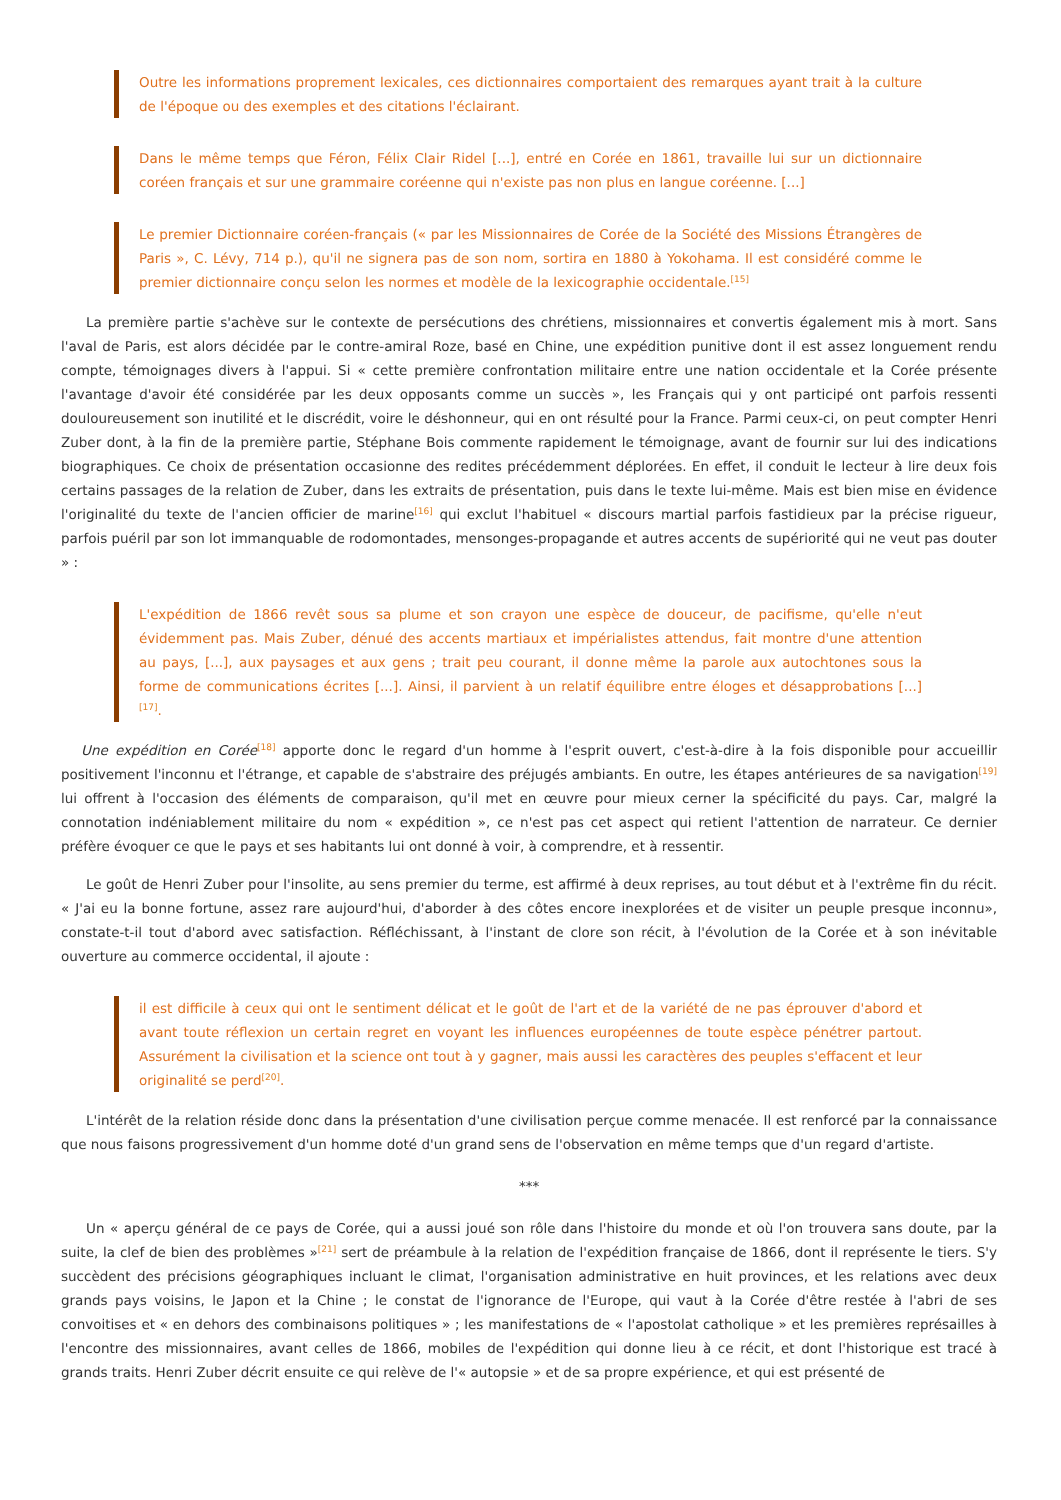Outre les informations proprement lexicales, ces dictionnaires comportaient des remarques ayant trait à la culture de l'époque ou des exemples et des citations l'éclairant.
Dans le même temps que Féron, Félix Clair Ridel [...], entré en Corée en 1861, travaille lui sur un dictionnaire coréen français et sur une grammaire coréenne qui n'existe pas non plus en langue coréenne. [...]
Le premier Dictionnaire coréen-français (« par les Missionnaires de Corée de la Société des Missions Étrangères de Paris », C. Lévy, 714 p.), qu'il ne signera pas de son nom, sortira en 1880 à Yokohama. Il est considéré comme le premier dictionnaire conçu selon les normes et modèle de la lexicographie occidentale.<sup>[15]</sup>
La première partie s'achève sur le contexte de persécutions des chrétiens, missionnaires et convertis également mis à mort. Sans l'aval de Paris, est alors décidée par le contre-amiral Roze, basé en Chine, une expédition punitive dont il est assez longuement rendu compte, témoignages divers à l'appui. Si « cette première confrontation militaire entre une nation occidentale et la Corée présente l'avantage d'avoir été considérée par les deux opposants comme un succès », les Français qui y ont participé ont parfois ressenti douloureusement son inutilité et le discrédit, voire le déshonneur, qui en ont résulté pour la France. Parmi ceux-ci, on peut compter Henri Zuber dont, à la fin de la première partie, Stéphane Bois commente rapidement le témoignage, avant de fournir sur lui des indications biographiques. Ce choix de présentation occasionne des redites précédemment déplorées. En effet, il conduit le lecteur à lire deux fois certains passages de la relation de Zuber, dans les extraits de présentation, puis dans le texte lui-même. Mais est bien mise en évidence l'originalité du texte de l'ancien officier de marine<sup>[16]</sup> qui exclut l'habituel « discours martial parfois fastidieux par la précise rigueur, parfois puéril par son lot immanquable de rodomontades, mensonges-propagande et autres accents de supériorité qui ne veut pas douter » :
L'expédition de 1866 revêt sous sa plume et son crayon une espèce de douceur, de pacifisme, qu'elle n'eut évidemment pas. Mais Zuber, dénué des accents martiaux et impérialistes attendus, fait montre d'une attention au pays, [...], aux paysages et aux gens ; trait peu courant, il donne même la parole aux autochtones sous la forme de communications écrites [...]. Ainsi, il parvient à un relatif équilibre entre éloges et désapprobations [...]<sup>[17]</sup>.
Une expédition en Corée<sup>[18]</sup> apporte donc le regard d'un homme à l'esprit ouvert, c'est-à-dire à la fois disponible pour accueillir positivement l'inconnu et l'étrange, et capable de s'abstraire des préjugés ambiants. En outre, les étapes antérieures de sa navigation<sup>[19]</sup> lui offrent à l'occasion des éléments de comparaison, qu'il met en œuvre pour mieux cerner la spécificité du pays. Car, malgré la connotation indéniablement militaire du nom « expédition », ce n'est pas cet aspect qui retient l'attention de narrateur. Ce dernier préfère évoquer ce que le pays et ses habitants lui ont donné à voir, à comprendre, et à ressentir.
Le goût de Henri Zuber pour l'insolite, au sens premier du terme, est affirmé à deux reprises, au tout début et à l'extrême fin du récit. « J'ai eu la bonne fortune, assez rare aujourd'hui, d'aborder à des côtes encore inexplorées et de visiter un peuple presque inconnu», constate-t-il tout d'abord avec satisfaction. Réfléchissant, à l'instant de clore son récit, à l'évolution de la Corée et à son inévitable ouverture au commerce occidental, il ajoute :
il est difficile à ceux qui ont le sentiment délicat et le goût de l'art et de la variété de ne pas éprouver d'abord et avant toute réflexion un certain regret en voyant les influences européennes de toute espèce pénétrer partout. Assurément la civilisation et la science ont tout à y gagner, mais aussi les caractères des peuples s'effacent et leur originalité se perd<sup>[20]</sup>.
L'intérêt de la relation réside donc dans la présentation d'une civilisation perçue comme menacée. Il est renforcé par la connaissance que nous faisons progressivement d'un homme doté d'un grand sens de l'observation en même temps que d'un regard d'artiste.
***
Un « aperçu général de ce pays de Corée, qui a aussi joué son rôle dans l'histoire du monde et où l'on trouvera sans doute, par la suite, la clef de bien des problèmes »<sup>[21]</sup> sert de préambule à la relation de l'expédition française de 1866, dont il représente le tiers. S'y succèdent des précisions géographiques incluant le climat, l'organisation administrative en huit provinces, et les relations avec deux grands pays voisins, le Japon et la Chine ; le constat de l'ignorance de l'Europe, qui vaut à la Corée d'être restée à l'abri de ses convoitises et « en dehors des combinaisons politiques » ; les manifestations de « l'apostolat catholique » et les premières représailles à l'encontre des missionnaires, avant celles de 1866, mobiles de l'expédition qui donne lieu à ce récit, et dont l'historique est tracé à grands traits. Henri Zuber décrit ensuite ce qui relève de l'« autopsie » et de sa propre expérience, et qui est présenté de